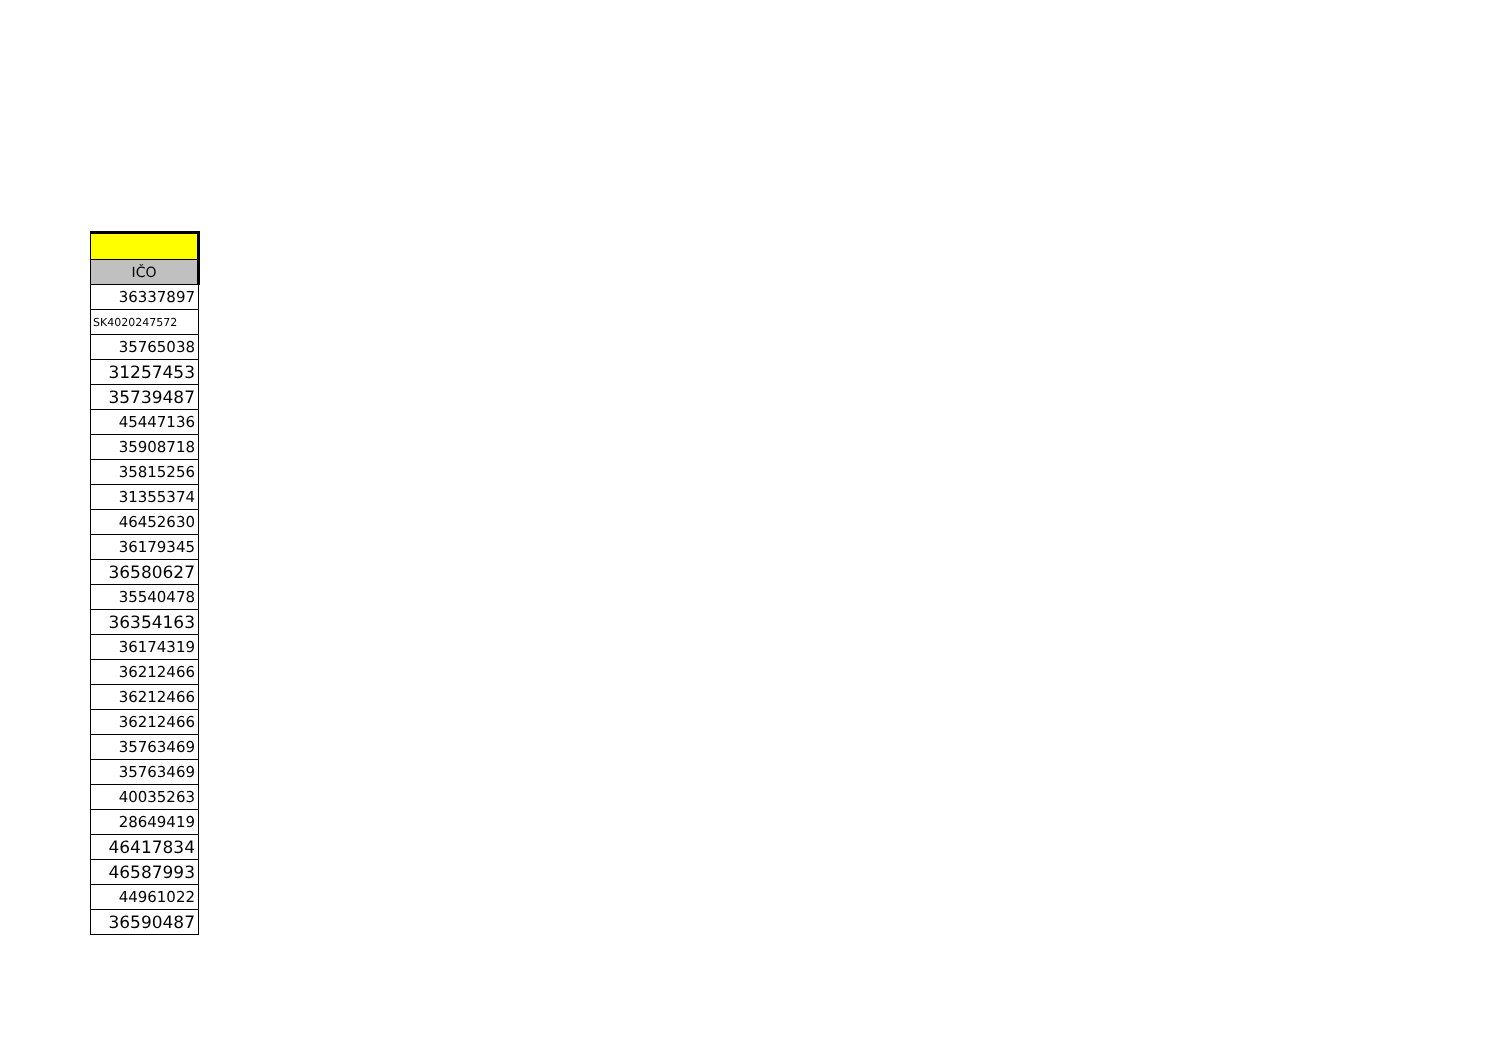| IČO |
| --- |
| 36337897 |
| SK4020247572 |
| 35765038 |
| 31257453 |
| 35739487 |
| 45447136 |
| 35908718 |
| 35815256 |
| 31355374 |
| 46452630 |
| 36179345 |
| 36580627 |
| 35540478 |
| 36354163 |
| 36174319 |
| 36212466 |
| 36212466 |
| 36212466 |
| 35763469 |
| 35763469 |
| 40035263 |
| 28649419 |
| 46417834 |
| 46587993 |
| 44961022 |
| 36590487 |